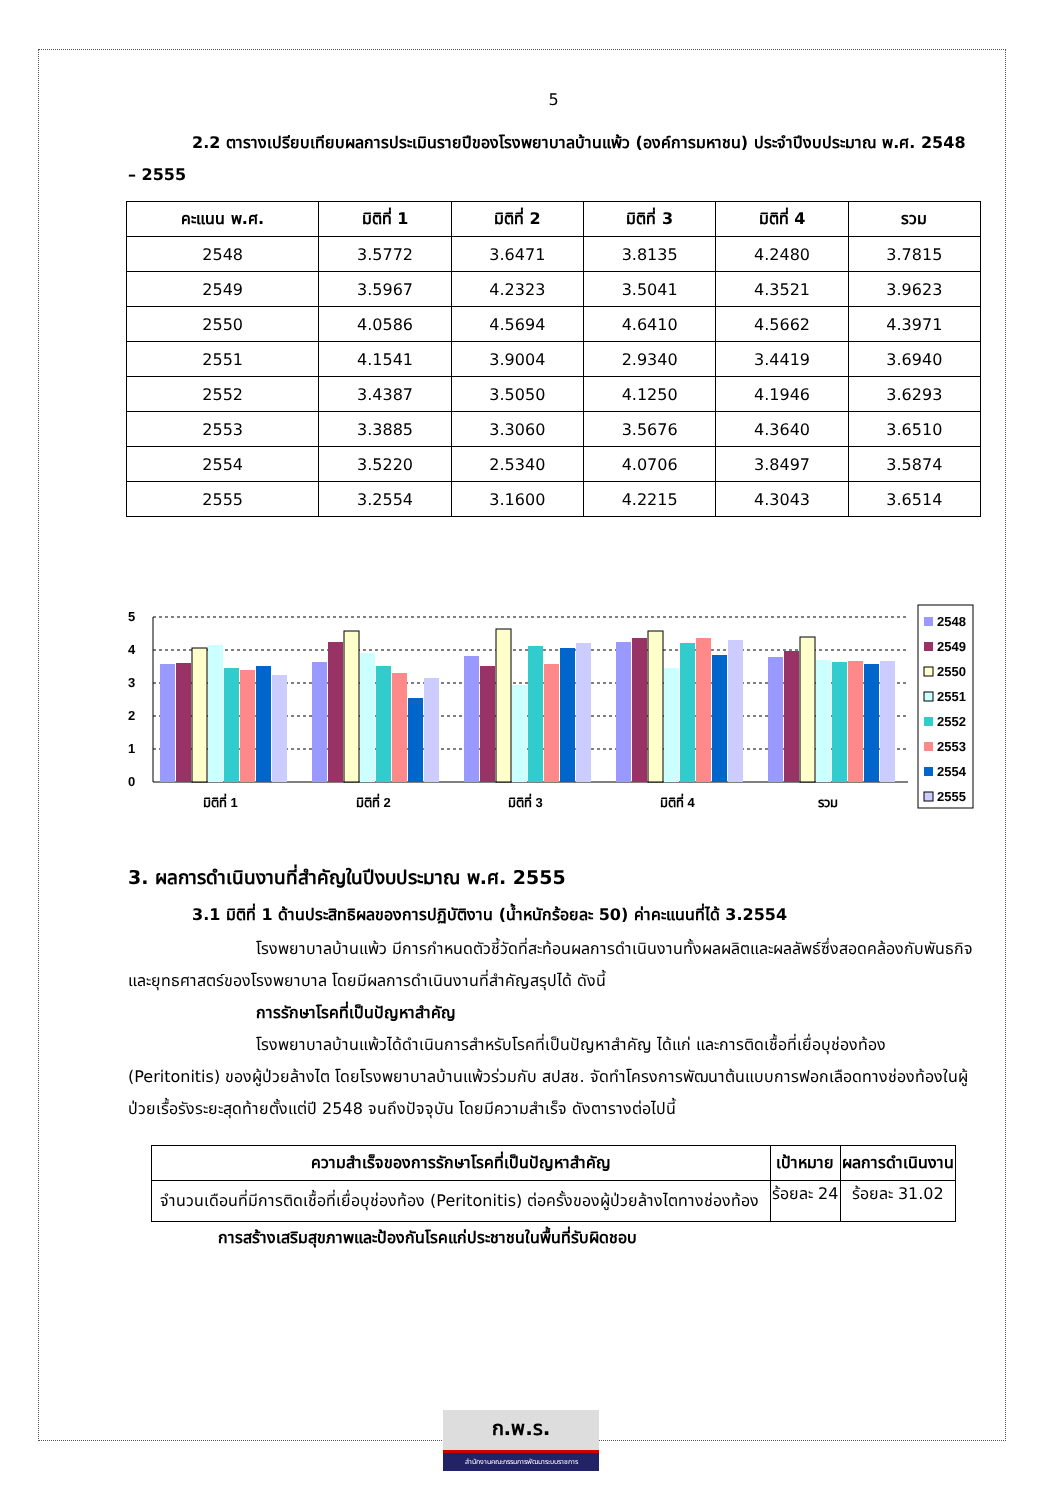5
2.2 ตารางเปรียบเทียบผลการประเมินรายปีของโรงพยาบาลบ้านแพ้ว (องค์การมหาชน) ประจำปีงบประมาณ พ.ศ. 2548 – 2555
| คะแนน พ.ศ. | มิติที่ 1 | มิติที่ 2 | มิติที่ 3 | มิติที่ 4 | รวม |
| --- | --- | --- | --- | --- | --- |
| 2548 | 3.5772 | 3.6471 | 3.8135 | 4.2480 | 3.7815 |
| 2549 | 3.5967 | 4.2323 | 3.5041 | 4.3521 | 3.9623 |
| 2550 | 4.0586 | 4.5694 | 4.6410 | 4.5662 | 4.3971 |
| 2551 | 4.1541 | 3.9004 | 2.9340 | 3.4419 | 3.6940 |
| 2552 | 3.4387 | 3.5050 | 4.1250 | 4.1946 | 3.6293 |
| 2553 | 3.3885 | 3.3060 | 3.5676 | 4.3640 | 3.6510 |
| 2554 | 3.5220 | 2.5340 | 4.0706 | 3.8497 | 3.5874 |
| 2555 | 3.2554 | 3.1600 | 4.2215 | 4.3043 | 3.6514 |
5
4
3
2
1
0
มิติที่ 1
มิติที่ 2
มิติที่ 3
มิติที่ 4
รวม
2548
2549
2550
2551
2552
2553
2554
2555
3. ผลการดำเนินงานที่สำคัญในปีงบประมาณ พ.ศ. 2555
3.1 มิติที่ 1 ด้านประสิทธิผลของการปฏิบัติงาน (น้ำหนักร้อยละ 50) ค่าคะแนนที่ได้ 3.2554
โรงพยาบาลบ้านแพ้ว มีการกำหนดตัวชี้วัดที่สะท้อนผลการดำเนินงานทั้งผลผลิตและผลลัพธ์ซึ่งสอดคล้องกับพันธกิจและยุทธศาสตร์ของโรงพยาบาล โดยมีผลการดำเนินงานที่สำคัญสรุปได้ ดังนี้
การรักษาโรคที่เป็นปัญหาสำคัญ
โรงพยาบาลบ้านแพ้วได้ดำเนินการสำหรับโรคที่เป็นปัญหาสำคัญ ได้แก่ และการติดเชื้อที่เยื่อบุช่องท้อง (Peritonitis) ของผู้ป่วยล้างไต โดยโรงพยาบาลบ้านแพ้วร่วมกับ สปสช. จัดทำโครงการพัฒนาต้นแบบการฟอกเลือดทางช่องท้องในผู้ป่วยเรื้อรังระยะสุดท้ายตั้งแต่ปี 2548 จนถึงปัจจุบัน โดยมีความสำเร็จ ดังตารางต่อไปนี้
| ความสำเร็จของการรักษาโรคที่เป็นปัญหาสำคัญ | เป้าหมาย | ผลการดำเนินงาน |
| --- | --- | --- |
| จำนวนเดือนที่มีการติดเชื้อที่เยื่อบุช่องท้อง (Peritonitis) ต่อครั้งของผู้ป่วยล้างไตทางช่องท้อง | ร้อยละ 24 | ร้อยละ 31.02 |
การสร้างเสริมสุขภาพและป้องกันโรคแก่ประชาชนในพื้นที่รับผิดชอบ
ก.พ.ร.
สำนักงานคณะกรรมการพัฒนาระบบราชการ